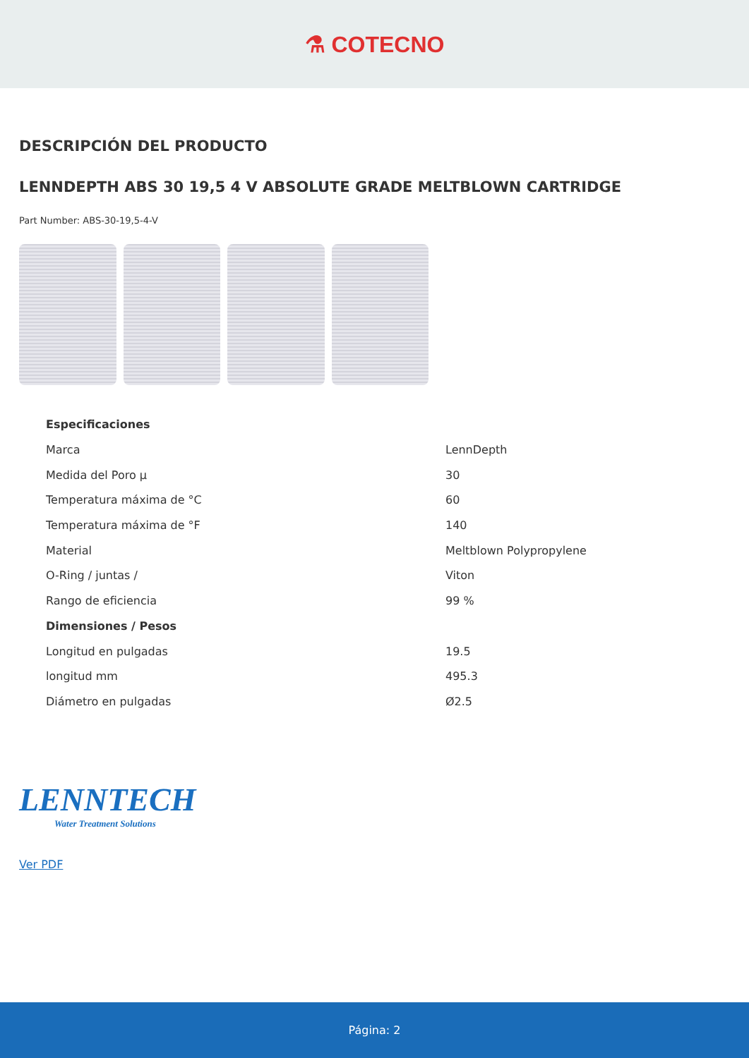⚗ COTECNO
DESCRIPCIÓN DEL PRODUCTO
LENNDEPTH ABS 30 19,5 4 V ABSOLUTE GRADE MELTBLOWN CARTRIDGE
Part Number: ABS-30-19,5-4-V
| Especificaciones | |
| --- | --- |
| Marca | LennDepth |
| Medida del Poro µ | 30 |
| Temperatura máxima de °C | 60 |
| Temperatura máxima de °F | 140 |
| Material | Meltblown Polypropylene |
| O-Ring / juntas / | Viton |
| Rango de eficiencia | 99 % |
| Dimensiones / Pesos | |
| Longitud en pulgadas | 19.5 |
| longitud mm | 495.3 |
| Diámetro en pulgadas | Ø2.5 |
LENNTECH
Water Treatment Solutions
Ver PDF
Página: 2